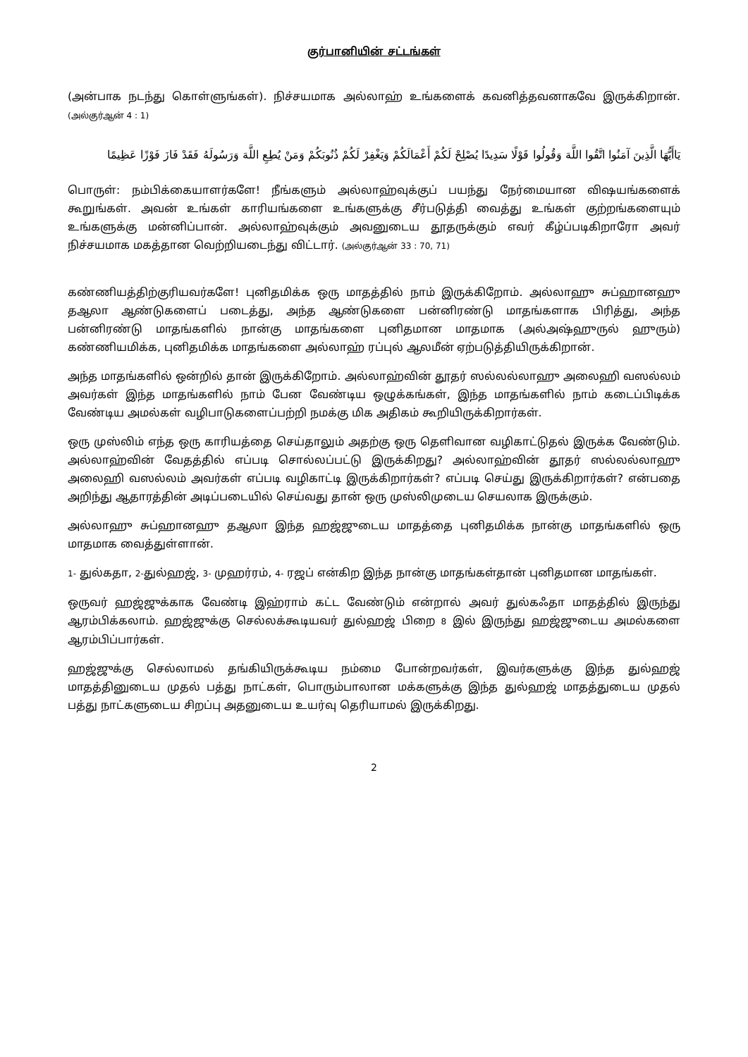குர்பானியின் சட்டங்கள்
(அன்பாக நடந்து கொள்ளுங்கள்). நிச்சயமாக அல்லாஹ் உங்களைக் கவனித்தவனாகவே இருக்கிறான். (அல்குர்ஆன் 4 : 1)
يَاأَيُّهَا الَّذِينَ آمَنُوا اتَّقُوا اللَّهَ وَقُولُوا قَوْلًا سَدِيدًا يُصْلِحْ لَكُمْ أَعْمَالَكُمْ وَيَغْفِرْ لَكُمْ ذُنُوبَكُمْ وَمَنْ يُطِعِ اللَّهَ وَرَسُولَهُ فَقَدْ فَازَ فَوْزًا عَظِيمًا
பொருள்: நம்பிக்கையாளர்களே! நீங்களும் அல்லாஹ்வுக்குப் பயந்து நேர்மையான விஷயங்களைக் கூறுங்கள். அவன் உங்கள் காரியங்களை உங்களுக்கு சீர்படுத்தி வைத்து உங்கள் குற்றங்களையும் உங்களுக்கு மன்னிப்பான். அல்லாஹ்வுக்கும் அவனுடைய தூதருக்கும் எவர் கீழ்ப்படிகிறாரோ அவர் நிச்சயமாக மகத்தான வெற்றியடைந்து விட்டார். (அல்குர்ஆன் 33 : 70, 71)
கண்ணியத்திற்குரியவர்களே! புனிதமிக்க ஒரு மாதத்தில் நாம் இருக்கிறோம். அல்லாஹு சுப்ஹானஹு தஆலா ஆண்டுகளைப் படைத்து, அந்த ஆண்டுகளை பன்னிரண்டு மாதங்களாக பிரித்து, அந்த பன்னிரண்டு மாதங்களில் நான்கு மாதங்களை புனிதமான மாதமாக (அல்அஷ்ஹுருல் ஹுரும்) கண்ணியமிக்க, புனிதமிக்க மாதங்களை அல்லாஹ் ரப்புல் ஆலமீன் ஏற்படுத்தியிருக்கிறான்.
அந்த மாதங்களில் ஒன்றில் தான் இருக்கிறோம். அல்லாஹ்வின் தூதர் ஸல்லல்லாஹு அலைஹி வஸல்லம் அவர்கள் இந்த மாதங்களில் நாம் பேன வேண்டிய ஒழுக்கங்கள், இந்த மாதங்களில் நாம் கடைப்பிடிக்க வேண்டிய அமல்கள் வழிபாடுகளைப்பற்றி நமக்கு மிக அதிகம் கூறியிருக்கிறார்கள்.
ஒரு முஸ்லிம் எந்த ஒரு காரியத்தை செய்தாலும் அதற்கு ஒரு தெளிவான வழிகாட்டுதல் இருக்க வேண்டும். அல்லாஹ்வின் வேதத்தில் எப்படி சொல்லப்பட்டு இருக்கிறது? அல்லாஹ்வின் தூதர் ஸல்லல்லாஹு அலைஹி வஸல்லம் அவர்கள் எப்படி வழிகாட்டி இருக்கிறார்கள்? எப்படி செய்து இருக்கிறார்கள்? என்பதை அறிந்து ஆதாரத்தின் அடிப்படையில் செய்வது தான் ஒரு முஸ்லிமுடைய செயலாக இருக்கும்.
அல்லாஹு சுப்ஹானஹு தஆலா இந்த ஹஜ்ஜுடைய மாதத்தை புனிதமிக்க நான்கு மாதங்களில் ஒரு மாதமாக வைத்துள்ளான்.
1- துல்கதா, 2-துல்ஹஜ், 3- முஹர்ரம், 4- ரஜப் என்கிற இந்த நான்கு மாதங்கள்தான் புனிதமான மாதங்கள்.
ஒருவர் ஹஜ்ஜுக்காக வேண்டி இஹ்ராம் கட்ட வேண்டும் என்றால் அவர் துல்கஃதா மாதத்தில் இருந்து ஆரம்பிக்கலாம். ஹஜ்ஜுக்கு செல்லக்கூடியவர் துல்ஹஜ் பிறை 8 இல் இருந்து ஹஜ்ஜுடைய அமல்களை ஆரம்பிப்பார்கள்.
ஹஜ்ஜுக்கு செல்லாமல் தங்கியிருக்கூடிய நம்மை போன்றவர்கள், இவர்களுக்கு இந்த துல்ஹஜ் மாதத்தினுடைய முதல் பத்து நாட்கள், பொரும்பாலான மக்களுக்கு இந்த துல்ஹஜ் மாதத்துடைய முதல் பத்து நாட்களுடைய சிறப்பு அதனுடைய உயர்வு தெரியாமல் இருக்கிறது.
2